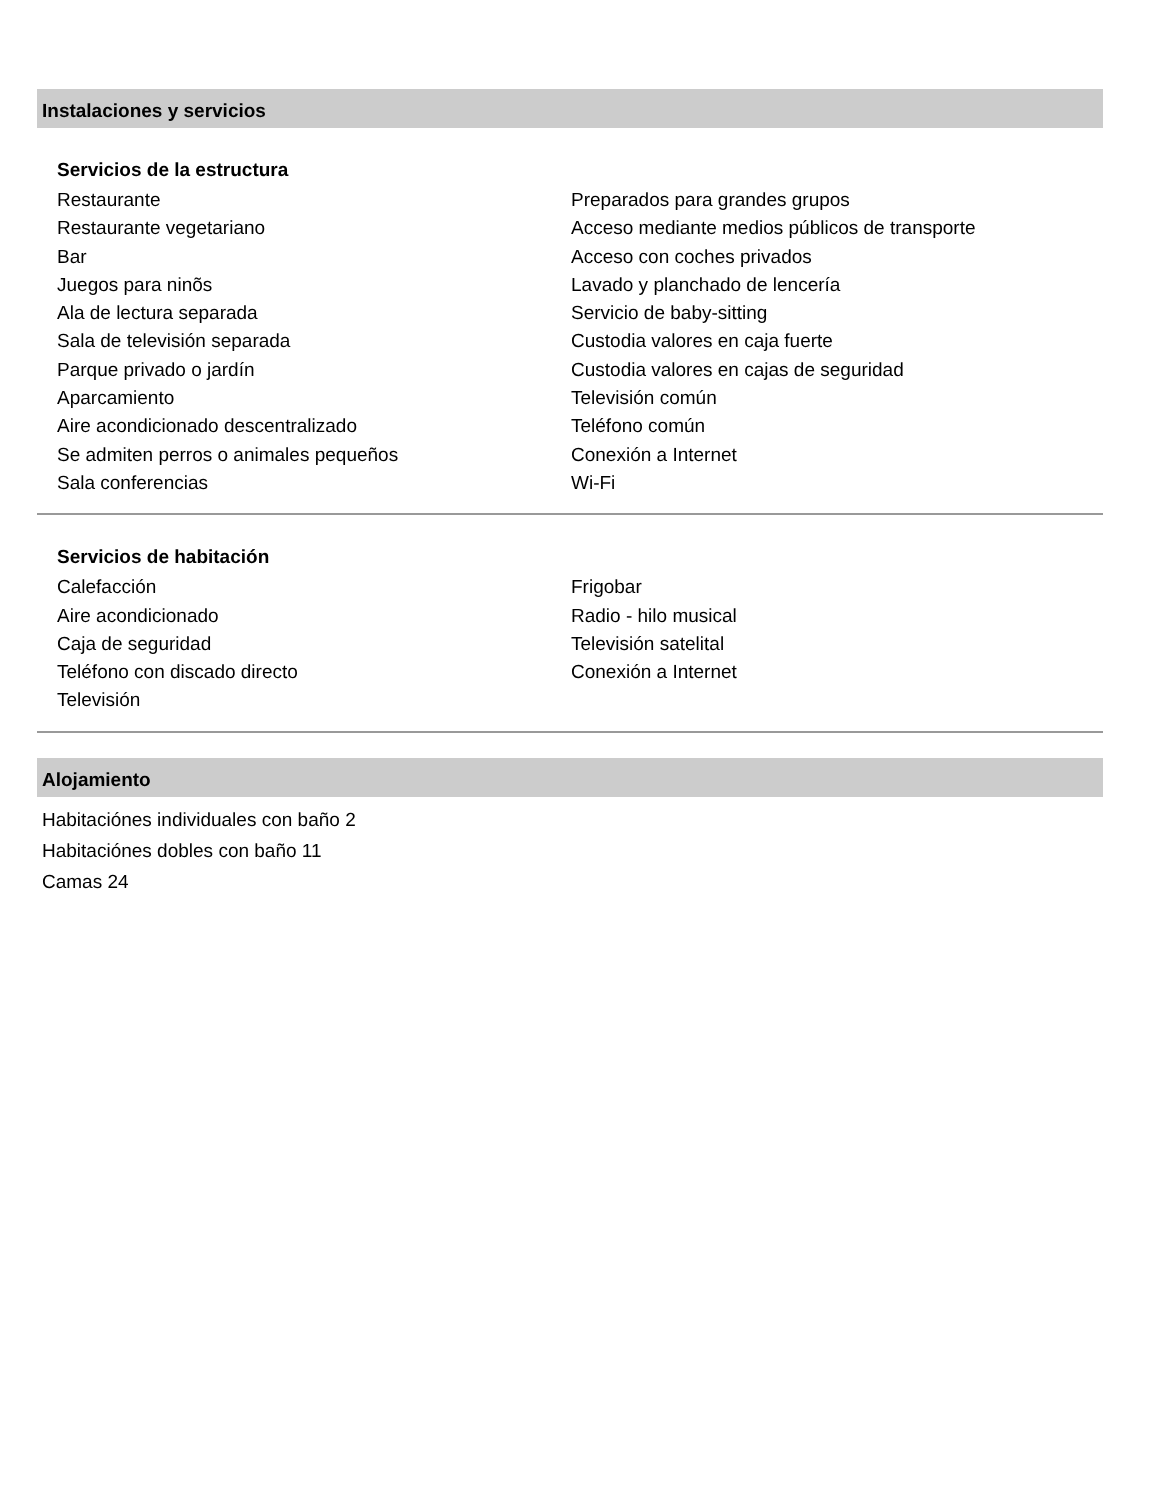Instalaciones y servicios
Servicios de la estructura
Restaurante
Restaurante vegetariano
Bar
Juegos para ninõs
Ala de lectura separada
Sala de televisión separada
Parque privado o jardín
Aparcamiento
Aire acondicionado descentralizado
Se admiten perros o animales pequeños
Sala conferencias
Preparados para grandes grupos
Acceso mediante medios públicos de transporte
Acceso con coches privados
Lavado y planchado de lencería
Servicio de baby-sitting
Custodia valores en caja fuerte
Custodia valores en cajas de seguridad
Televisión común
Teléfono común
Conexión a Internet
Wi-Fi
Servicios de habitación
Calefacción
Aire acondicionado
Caja de seguridad
Teléfono con discado directo
Televisión
Frigobar
Radio - hilo musical
Televisión satelital
Conexión a Internet
Alojamiento
Habitaciónes individuales con baño 2
Habitaciónes dobles con baño 11
Camas 24